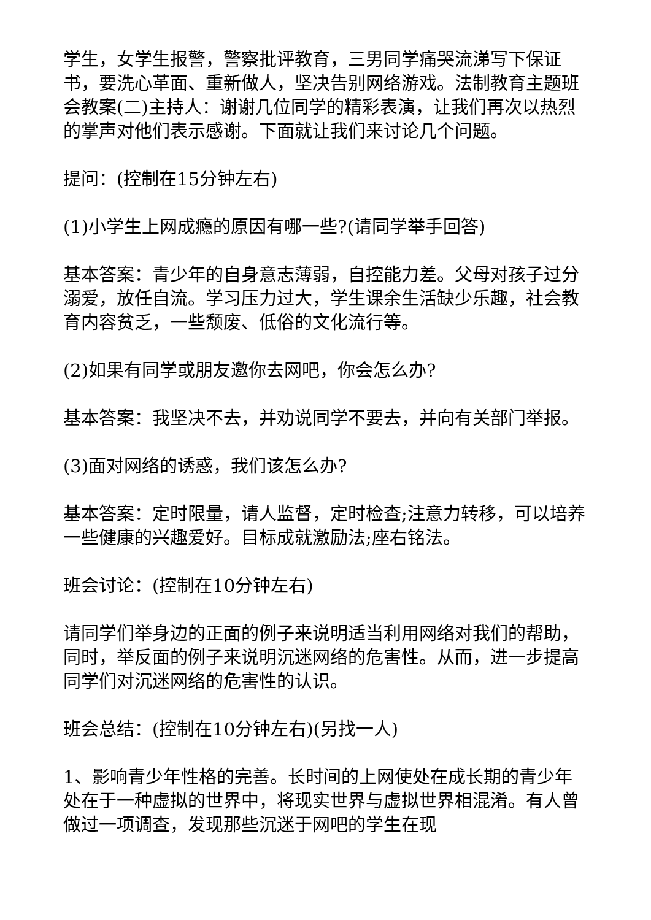学生，女学生报警，警察批评教育，三男同学痛哭流涕写下保证书，要洗心革面、重新做人，坚决告别网络游戏。法制教育主题班会教案(二)主持人：谢谢几位同学的精彩表演，让我们再次以热烈的掌声对他们表示感谢。下面就让我们来讨论几个问题。
提问：(控制在15分钟左右)
(1)小学生上网成瘾的原因有哪一些?(请同学举手回答)
基本答案：青少年的自身意志薄弱，自控能力差。父母对孩子过分溺爱，放任自流。学习压力过大，学生课余生活缺少乐趣，社会教育内容贫乏，一些颓废、低俗的文化流行等。
(2)如果有同学或朋友邀你去网吧，你会怎么办?
基本答案：我坚决不去，并劝说同学不要去，并向有关部门举报。
(3)面对网络的诱惑，我们该怎么办?
基本答案：定时限量，请人监督，定时检查;注意力转移，可以培养一些健康的兴趣爱好。目标成就激励法;座右铭法。
班会讨论：(控制在10分钟左右)
请同学们举身边的正面的例子来说明适当利用网络对我们的帮助，同时，举反面的例子来说明沉迷网络的危害性。从而，进一步提高同学们对沉迷网络的危害性的认识。
班会总结：(控制在10分钟左右)(另找一人)
1、影响青少年性格的完善。长时间的上网使处在成长期的青少年处在于一种虚拟的世界中，将现实世界与虚拟世界相混淆。有人曾做过一项调查，发现那些沉迷于网吧的学生在现